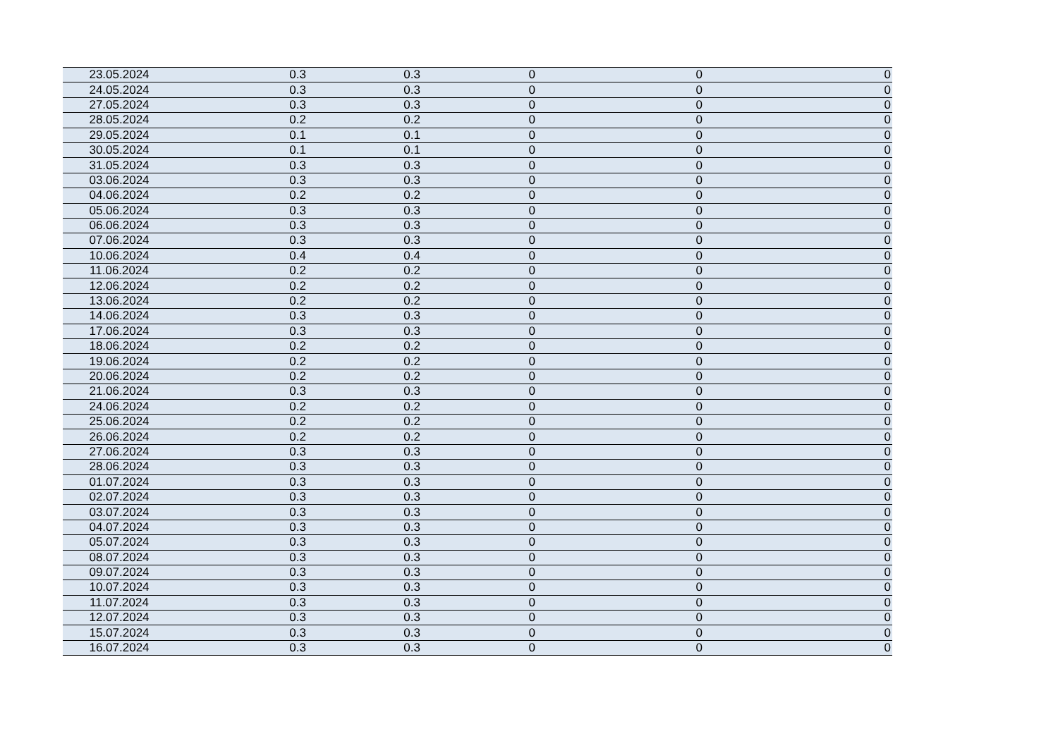| 23.05.2024 | 0.3 | 0.3 | 0 | 0 | 0 |
| 24.05.2024 | 0.3 | 0.3 | 0 | 0 | 0 |
| 27.05.2024 | 0.3 | 0.3 | 0 | 0 | 0 |
| 28.05.2024 | 0.2 | 0.2 | 0 | 0 | 0 |
| 29.05.2024 | 0.1 | 0.1 | 0 | 0 | 0 |
| 30.05.2024 | 0.1 | 0.1 | 0 | 0 | 0 |
| 31.05.2024 | 0.3 | 0.3 | 0 | 0 | 0 |
| 03.06.2024 | 0.3 | 0.3 | 0 | 0 | 0 |
| 04.06.2024 | 0.2 | 0.2 | 0 | 0 | 0 |
| 05.06.2024 | 0.3 | 0.3 | 0 | 0 | 0 |
| 06.06.2024 | 0.3 | 0.3 | 0 | 0 | 0 |
| 07.06.2024 | 0.3 | 0.3 | 0 | 0 | 0 |
| 10.06.2024 | 0.4 | 0.4 | 0 | 0 | 0 |
| 11.06.2024 | 0.2 | 0.2 | 0 | 0 | 0 |
| 12.06.2024 | 0.2 | 0.2 | 0 | 0 | 0 |
| 13.06.2024 | 0.2 | 0.2 | 0 | 0 | 0 |
| 14.06.2024 | 0.3 | 0.3 | 0 | 0 | 0 |
| 17.06.2024 | 0.3 | 0.3 | 0 | 0 | 0 |
| 18.06.2024 | 0.2 | 0.2 | 0 | 0 | 0 |
| 19.06.2024 | 0.2 | 0.2 | 0 | 0 | 0 |
| 20.06.2024 | 0.2 | 0.2 | 0 | 0 | 0 |
| 21.06.2024 | 0.3 | 0.3 | 0 | 0 | 0 |
| 24.06.2024 | 0.2 | 0.2 | 0 | 0 | 0 |
| 25.06.2024 | 0.2 | 0.2 | 0 | 0 | 0 |
| 26.06.2024 | 0.2 | 0.2 | 0 | 0 | 0 |
| 27.06.2024 | 0.3 | 0.3 | 0 | 0 | 0 |
| 28.06.2024 | 0.3 | 0.3 | 0 | 0 | 0 |
| 01.07.2024 | 0.3 | 0.3 | 0 | 0 | 0 |
| 02.07.2024 | 0.3 | 0.3 | 0 | 0 | 0 |
| 03.07.2024 | 0.3 | 0.3 | 0 | 0 | 0 |
| 04.07.2024 | 0.3 | 0.3 | 0 | 0 | 0 |
| 05.07.2024 | 0.3 | 0.3 | 0 | 0 | 0 |
| 08.07.2024 | 0.3 | 0.3 | 0 | 0 | 0 |
| 09.07.2024 | 0.3 | 0.3 | 0 | 0 | 0 |
| 10.07.2024 | 0.3 | 0.3 | 0 | 0 | 0 |
| 11.07.2024 | 0.3 | 0.3 | 0 | 0 | 0 |
| 12.07.2024 | 0.3 | 0.3 | 0 | 0 | 0 |
| 15.07.2024 | 0.3 | 0.3 | 0 | 0 | 0 |
| 16.07.2024 | 0.3 | 0.3 | 0 | 0 | 0 |